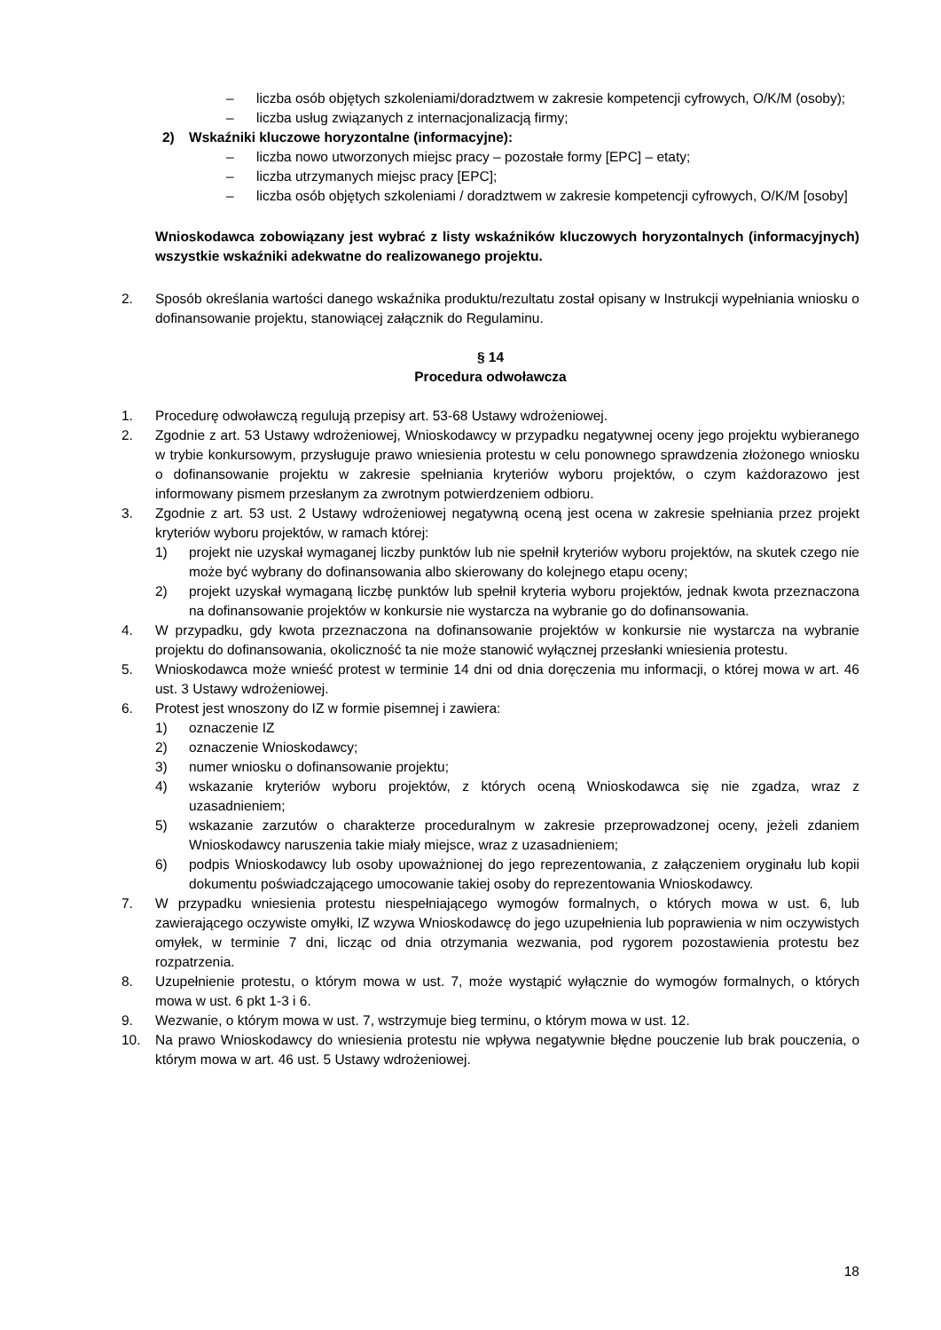– liczba osób objętych szkoleniami/doradztwem w zakresie kompetencji cyfrowych, O/K/M (osoby);
– liczba usług związanych z internacjonalizacją firmy;
2) Wskaźniki kluczowe horyzontalne (informacyjne):
– liczba nowo utworzonych miejsc pracy – pozostałe formy [EPC] – etaty;
– liczba utrzymanych miejsc pracy [EPC];
– liczba osób objętych szkoleniami / doradztwem w zakresie kompetencji cyfrowych, O/K/M [osoby]
Wnioskodawca zobowiązany jest wybrać z listy wskaźników kluczowych horyzontalnych (informacyjnych) wszystkie wskaźniki adekwatne do realizowanego projektu.
2. Sposób określania wartości danego wskaźnika produktu/rezultatu został opisany w Instrukcji wypełniania wniosku o dofinansowanie projektu, stanowiącej załącznik do Regulaminu.
§ 14
Procedura odwoławcza
1. Procedurę odwoławczą regulują przepisy art. 53-68 Ustawy wdrożeniowej.
2. Zgodnie z art. 53 Ustawy wdrożeniowej, Wnioskodawcy w przypadku negatywnej oceny jego projektu wybieranego w trybie konkursowym, przysługuje prawo wniesienia protestu w celu ponownego sprawdzenia złożonego wniosku o dofinansowanie projektu w zakresie spełniania kryteriów wyboru projektów, o czym każdorazowo jest informowany pismem przesłanym za zwrotnym potwierdzeniem odbioru.
3. Zgodnie z art. 53 ust. 2 Ustawy wdrożeniowej negatywną oceną jest ocena w zakresie spełniania przez projekt kryteriów wyboru projektów, w ramach której:
1) projekt nie uzyskał wymaganej liczby punktów lub nie spełnił kryteriów wyboru projektów, na skutek czego nie może być wybrany do dofinansowania albo skierowany do kolejnego etapu oceny;
2) projekt uzyskał wymaganą liczbę punktów lub spełnił kryteria wyboru projektów, jednak kwota przeznaczona na dofinansowanie projektów w konkursie nie wystarcza na wybranie go do dofinansowania.
4. W przypadku, gdy kwota przeznaczona na dofinansowanie projektów w konkursie nie wystarcza na wybranie projektu do dofinansowania, okoliczność ta nie może stanowić wyłącznej przesłanki wniesienia protestu.
5. Wnioskodawca może wnieść protest w terminie 14 dni od dnia doręczenia mu informacji, o której mowa w art. 46 ust. 3 Ustawy wdrożeniowej.
6. Protest jest wnoszony do IZ w formie pisemnej i zawiera:
1) oznaczenie IZ
2) oznaczenie Wnioskodawcy;
3) numer wniosku o dofinansowanie projektu;
4) wskazanie kryteriów wyboru projektów, z których oceną Wnioskodawca się nie zgadza, wraz z uzasadnieniem;
5) wskazanie zarzutów o charakterze proceduralnym w zakresie przeprowadzonej oceny, jeżeli zdaniem Wnioskodawcy naruszenia takie miały miejsce, wraz z uzasadnieniem;
6) podpis Wnioskodawcy lub osoby upoważnionej do jego reprezentowania, z załączeniem oryginału lub kopii dokumentu poświadczającego umocowanie takiej osoby do reprezentowania Wnioskodawcy.
7. W przypadku wniesienia protestu niespełniającego wymogów formalnych, o których mowa w ust. 6, lub zawierającego oczywiste omyłki, IZ wzywa Wnioskodawcę do jego uzupełnienia lub poprawienia w nim oczywistych omyłek, w terminie 7 dni, licząc od dnia otrzymania wezwania, pod rygorem pozostawienia protestu bez rozpatrzenia.
8. Uzupełnienie protestu, o którym mowa w ust. 7, może wystąpić wyłącznie do wymogów formalnych, o których mowa w ust. 6 pkt 1-3 i 6.
9. Wezwanie, o którym mowa w ust. 7, wstrzymuje bieg terminu, o którym mowa w ust. 12.
10. Na prawo Wnioskodawcy do wniesienia protestu nie wpływa negatywnie błędne pouczenie lub brak pouczenia, o którym mowa w art. 46 ust. 5 Ustawy wdrożeniowej.
18